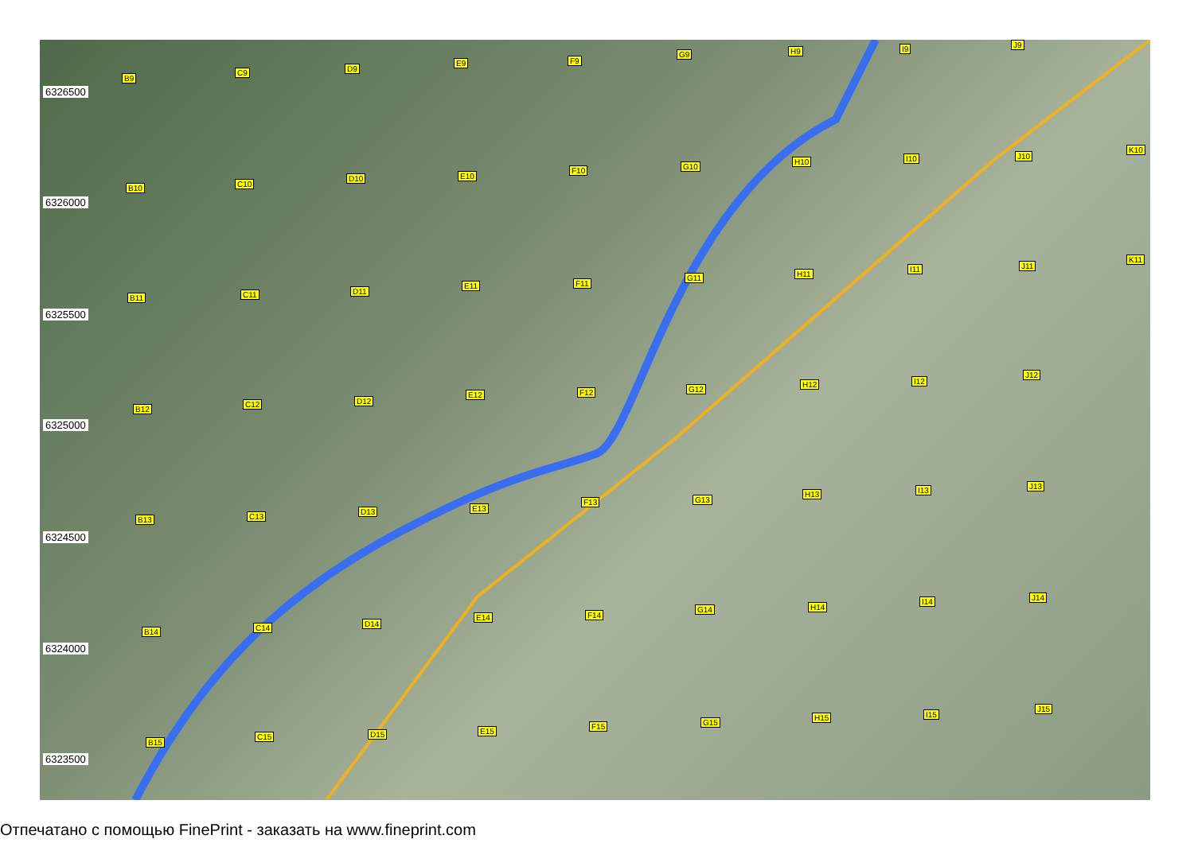6326500
6326000
6325500
6325000
6324500
6324000
6323500
B9
C9 D9
E9 F9
G9 H9 I9 J9
B10 C10
D10 E10
F10 G10
H10 I10 J10
K10
B11 C11 D11
E11 F11
G11 H11
I11 J11
K11
B12
C12 D12
E12 F12 G12
H12 I12
J12
B13 C13
D13 E13
F13 G13
H13 I13 J13
B14 C14 D14
E14 F14
G14 H14
I14 J14
B15
C15 D15 E15
F15 G15
H15 I15
J15
Отпечатано с помощью FinePrint - заказать на www.fineprint.com